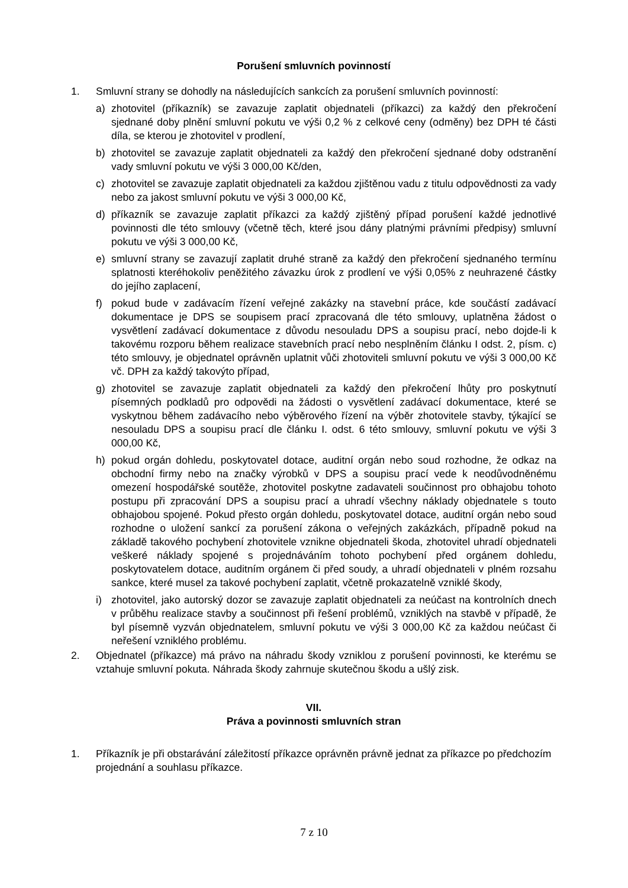Porušení smluvních povinností
1. Smluvní strany se dohodly na následujících sankcích za porušení smluvních povinností:
a) zhotovitel (příkazník) se zavazuje zaplatit objednateli (příkazci) za každý den překročení sjednané doby plnění smluvní pokutu ve výši 0,2 % z celkové ceny (odměny) bez DPH té části díla, se kterou je zhotovitel v prodlení,
b) zhotovitel se zavazuje zaplatit objednateli za každý den překročení sjednané doby odstranění vady smluvní pokutu ve výši 3 000,00 Kč/den,
c) zhotovitel se zavazuje zaplatit objednateli za každou zjištěnou vadu z titulu odpovědnosti za vady nebo za jakost smluvní pokutu ve výši 3 000,00 Kč,
d) příkazník se zavazuje zaplatit příkazci za každý zjištěný případ porušení každé jednotlivé povinnosti dle této smlouvy (včetně těch, které jsou dány platnými právními předpisy) smluvní pokutu ve výši 3 000,00 Kč,
e) smluvní strany se zavazují zaplatit druhé straně za každý den překročení sjednaného termínu splatnosti kteréhokoliv peněžitého závazku úrok z prodlení ve výši 0,05% z neuhrazené částky do jejího zaplacení,
f) pokud bude v zadávacím řízení veřejné zakázky na stavební práce, kde součástí zadávací dokumentace je DPS se soupisem prací zpracovaná dle této smlouvy, uplatněna žádost o vysvětlení zadávací dokumentace z důvodu nesouladu DPS a soupisu prací, nebo dojde-li k takovému rozporu během realizace stavebních prací nebo nesplněním článku I odst. 2, písm. c) této smlouvy, je objednatel oprávněn uplatnit vůči zhotoviteli smluvní pokutu ve výši 3 000,00 Kč vč. DPH za každý takovýto případ,
g) zhotovitel se zavazuje zaplatit objednateli za každý den překročení lhůty pro poskytnutí písemných podkladů pro odpovědi na žádosti o vysvětlení zadávací dokumentace, které se vyskytnou během zadávacího nebo výběrového řízení na výběr zhotovitele stavby, týkající se nesouladu DPS a soupisu prací dle článku I. odst. 6 této smlouvy, smluvní pokutu ve výši 3 000,00 Kč,
h) pokud orgán dohledu, poskytovatel dotace, auditní orgán nebo soud rozhodne, že odkaz na obchodní firmy nebo na značky výrobků v DPS a soupisu prací vede k neodůvodněnému omezení hospodářské soutěže, zhotovitel poskytne zadavateli součinnost pro obhajobu tohoto postupu při zpracování DPS a soupisu prací a uhradí všechny náklady objednatele s touto obhajobou spojené. Pokud přesto orgán dohledu, poskytovatel dotace, auditní orgán nebo soud rozhodne o uložení sankcí za porušení zákona o veřejných zakázkách, případně pokud na základě takového pochybení zhotovitele vznikne objednateli škoda, zhotovitel uhradí objednateli veškeré náklady spojené s projednáváním tohoto pochybení před orgánem dohledu, poskytovatelem dotace, auditním orgánem či před soudy, a uhradí objednateli v plném rozsahu sankce, které musel za takové pochybení zaplatit, včetně prokazatelně vzniklé škody,
i) zhotovitel, jako autorský dozor se zavazuje zaplatit objednateli za neúčast na kontrolních dnech v průběhu realizace stavby a součinnost při řešení problémů, vzniklých na stavbě v případě, že byl písemně vyzván objednatelem, smluvní pokutu ve výši 3 000,00 Kč za každou neúčast či neřešení vzniklého problému.
2. Objednatel (příkazce) má právo na náhradu škody vzniklou z porušení povinnosti, ke kterému se vztahuje smluvní pokuta. Náhrada škody zahrnuje skutečnou škodu a ušlý zisk.
VII.
Práva a povinnosti smluvních stran
1. Příkazník je při obstarávání záležitostí příkazce oprávněn právně jednat za příkazce po předchozím projednání a souhlasu příkazce.
7 z 10